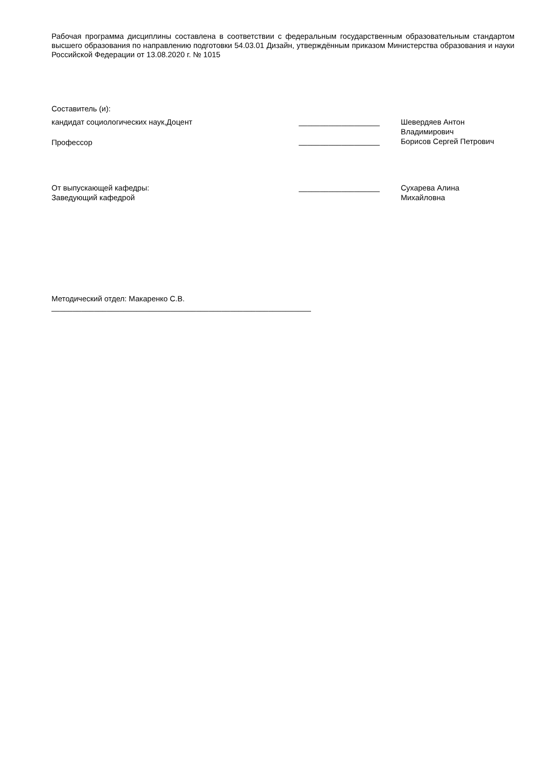Рабочая программа дисциплины составлена в соответствии с федеральным государственным образовательным стандартом высшего образования по направлению подготовки 54.03.01 Дизайн, утверждённым приказом Министерства образования и науки Российской Федерации от 13.08.2020 г. № 1015
Составитель (и):
| кандидат социологических наук,Доцент | ___________________ | Шевердяев Антон Владимирович |
| Профессор | ___________________ | Борисов Сергей Петрович |
| От выпускающей кафедры: Заведующий кафедрой | ___________________ | Сухарева Алина Михайловна |
Методический отдел: Макаренко С.В.
_____________________________________________________________